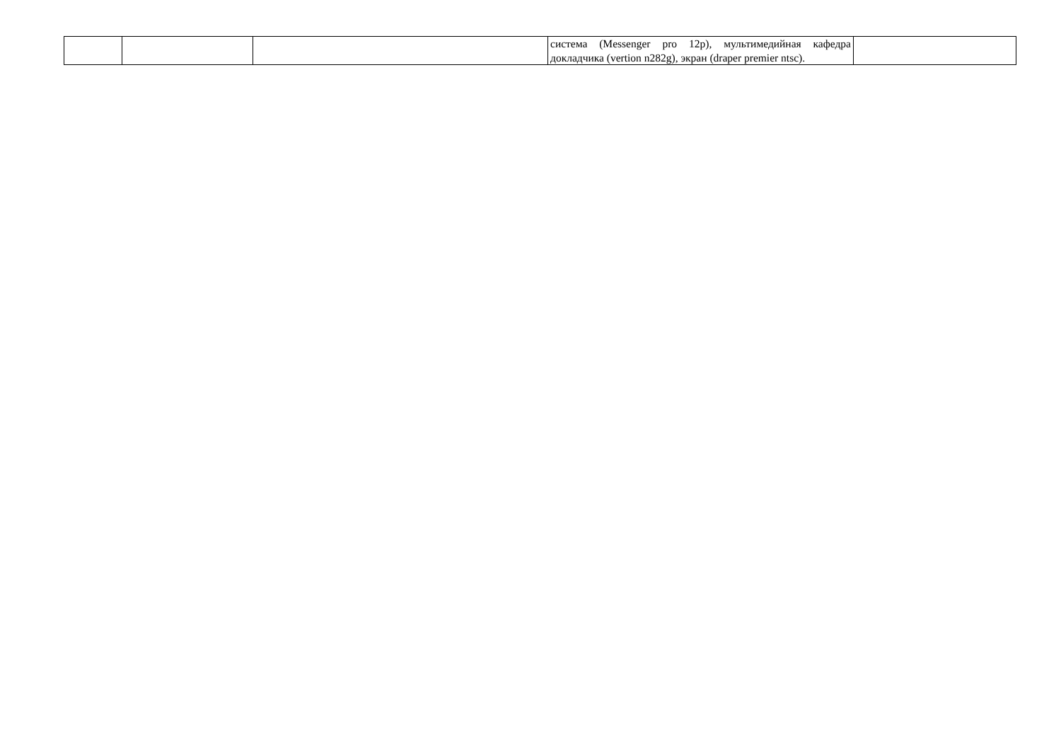| | | | система (Messenger pro 12p), мультимедийная кафедра докладчика (vertion n282g), экран (draper premier ntsc). | |